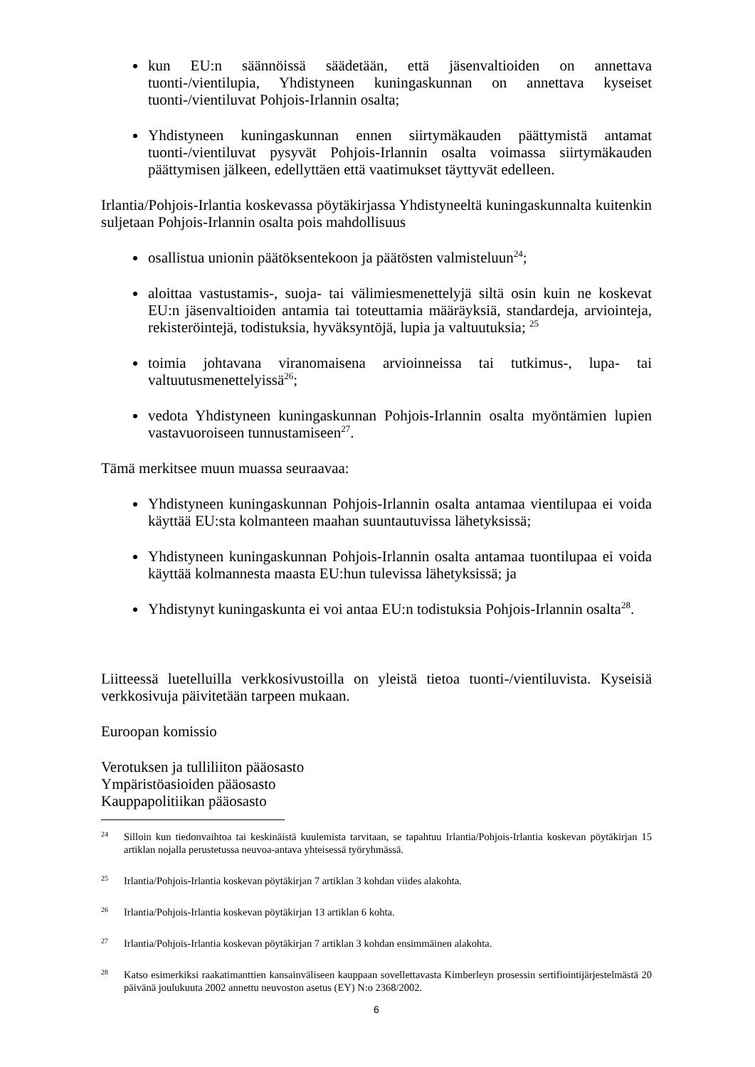kun EU:n säännöissä säädetään, että jäsenvaltioiden on annettava tuonti-/vientilupia, Yhdistyneen kuningaskunnan on annettava kyseiset tuonti-/vientiluvat Pohjois-Irlannin osalta;
Yhdistyneen kuningaskunnan ennen siirtymäkauden päättymistä antamat tuonti-/vientiluvat pysyvät Pohjois-Irlannin osalta voimassa siirtymäkauden päättymisen jälkeen, edellyttäen että vaatimukset täyttyvät edelleen.
Irlantia/Pohjois-Irlantia koskevassa pöytäkirjassa Yhdistyneeltä kuningaskunnalta kuitenkin suljetaan Pohjois-Irlannin osalta pois mahdollisuus
osallistua unionin päätöksentekoon ja päätösten valmisteluun<sup>24</sup>;
aloittaa vastustamis-, suoja- tai välimiesmenettelyjä siltä osin kuin ne koskevat EU:n jäsenvaltioiden antamia tai toteuttamia määräyksiä, standardeja, arviointeja, rekisteröintejä, todistuksia, hyväksyntöjä, lupia ja valtuutuksia; <sup>25</sup>
toimia johtavana viranomaisena arvioinneissa tai tutkimus-, lupa- tai valtuutusmenettelyissä<sup>26</sup>;
vedota Yhdistyneen kuningaskunnan Pohjois-Irlannin osalta myöntämien lupien vastavuoroiseen tunnustamiseen<sup>27</sup>.
Tämä merkitsee muun muassa seuraavaa:
Yhdistyneen kuningaskunnan Pohjois-Irlannin osalta antamaa vientilupaa ei voida käyttää EU:sta kolmanteen maahan suuntautuvissa lähetyksissä;
Yhdistyneen kuningaskunnan Pohjois-Irlannin osalta antamaa tuontilupaa ei voida käyttää kolmannesta maasta EU:hun tulevissa lähetyksissä; ja
Yhdistynyt kuningaskunta ei voi antaa EU:n todistuksia Pohjois-Irlannin osalta<sup>28</sup>.
Liitteessä luetelluilla verkkosivustoilla on yleistä tietoa tuonti-/vientiluvista. Kyseisiä verkkosivuja päivitetään tarpeen mukaan.
Euroopan komissio
Verotuksen ja tulliliiton pääosasto
Ympäristöasioiden pääosasto
Kauppapolitiikan pääosasto
24 Silloin kun tiedonvaihtoa tai keskinäistä kuulemista tarvitaan, se tapahtuu Irlantia/Pohjois-Irlantia koskevan pöytäkirjan 15 artiklan nojalla perustetussa neuvoa-antava yhteisessä työryhmässä.
25 Irlantia/Pohjois-Irlantia koskevan pöytäkirjan 7 artiklan 3 kohdan viides alakohta.
26 Irlantia/Pohjois-Irlantia koskevan pöytäkirjan 13 artiklan 6 kohta.
27 Irlantia/Pohjois-Irlantia koskevan pöytäkirjan 7 artiklan 3 kohdan ensimmäinen alakohta.
28 Katso esimerkiksi raakatimanttien kansainväliseen kauppaan sovellettavasta Kimberleyn prosessin sertifiointijärjestelmästä 20 päivänä joulukuuta 2002 annettu neuvoston asetus (EY) N:o 2368/2002.
6